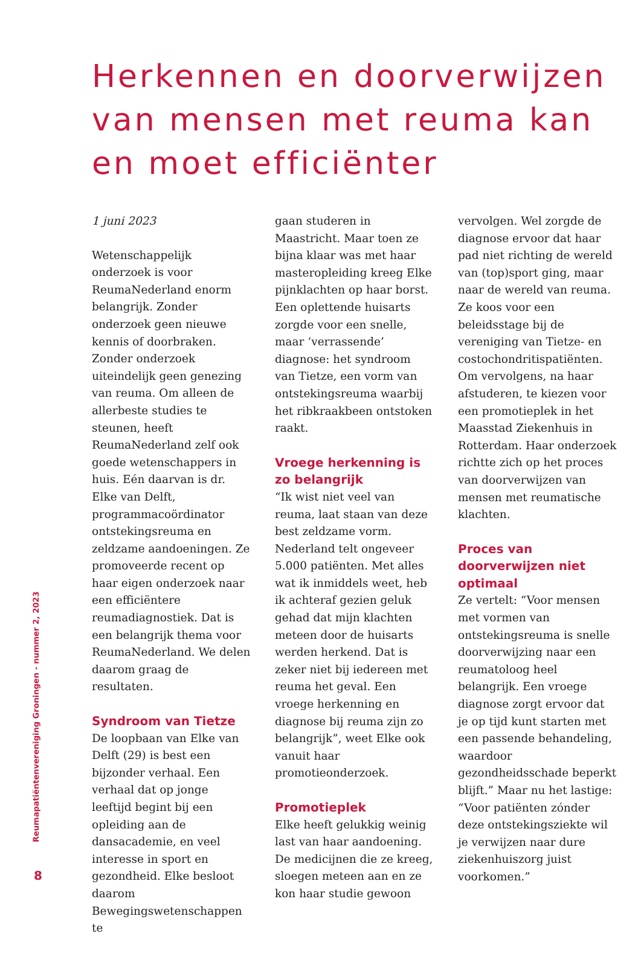Herkennen en doorverwijzen van mensen met reuma kan en moet efficiënter
1 juni 2023
Wetenschappelijk onderzoek is voor ReumaNederland enorm belangrijk. Zonder onderzoek geen nieuwe kennis of doorbraken. Zonder onderzoek uiteindelijk geen genezing van reuma. Om alleen de allerbeste studies te steunen, heeft ReumaNederland zelf ook goede wetenschappers in huis. Eén daarvan is dr. Elke van Delft, programmacoördinator ontstekingsreuma en zeldzame aandoeningen. Ze promoveerde recent op haar eigen onderzoek naar een efficiëntere reumadiagnostiek. Dat is een belangrijk thema voor ReumaNederland. We delen daarom graag de resultaten.
Syndroom van Tietze
De loopbaan van Elke van Delft (29) is best een bijzonder verhaal. Een verhaal dat op jonge leeftijd begint bij een opleiding aan de dansacademie, en veel interesse in sport en gezondheid. Elke besloot daarom Bewegingswetenschappen te
gaan studeren in Maastricht. Maar toen ze bijna klaar was met haar masteropleiding kreeg Elke pijnklachten op haar borst. Een oplettende huisarts zorgde voor een snelle, maar ‘verrassende’ diagnose: het syndroom van Tietze, een vorm van ontstekingsreuma waarbij het ribkraakbeen ontstoken raakt.
Vroege herkenning is zo belangrijk
“Ik wist niet veel van reuma, laat staan van deze best zeldzame vorm. Nederland telt ongeveer 5.000 patiënten. Met alles wat ik inmiddels weet, heb ik achteraf gezien geluk gehad dat mijn klachten meteen door de huisarts werden herkend. Dat is zeker niet bij iedereen met reuma het geval. Een vroege herkenning en diagnose bij reuma zijn zo belangrijk”, weet Elke ook vanuit haar promotieonderzoek.
Promotieplek
Elke heeft gelukkig weinig last van haar aandoening. De medicijnen die ze kreeg, sloegen meteen aan en ze kon haar studie gewoon
vervolgen. Wel zorgde de diagnose ervoor dat haar pad niet richting de wereld van (top)sport ging, maar naar de wereld van reuma. Ze koos voor een beleidsstage bij de vereniging van Tietze- en costochondritispatiënten. Om vervolgens, na haar afstuderen, te kiezen voor een promotieplek in het Maasstad Ziekenhuis in Rotterdam. Haar onderzoek richtte zich op het proces van doorverwijzen van mensen met reumatische klachten.
Proces van doorverwijzen niet optimaal
Ze vertelt: “Voor mensen met vormen van ontstekingsreuma is snelle doorverwijzing naar een reumatoloog heel belangrijk. Een vroege diagnose zorgt ervoor dat je op tijd kunt starten met een passende behandeling, waardoor gezondheidsschade beperkt blijft.” Maar nu het lastige: “Voor patiënten zónder deze ontstekingsziekte wil je verwijzen naar dure ziekenhuiszorg juist voorkomen.”
Reumapatiëntenvereniging Groningen - nummer 2, 2023
8